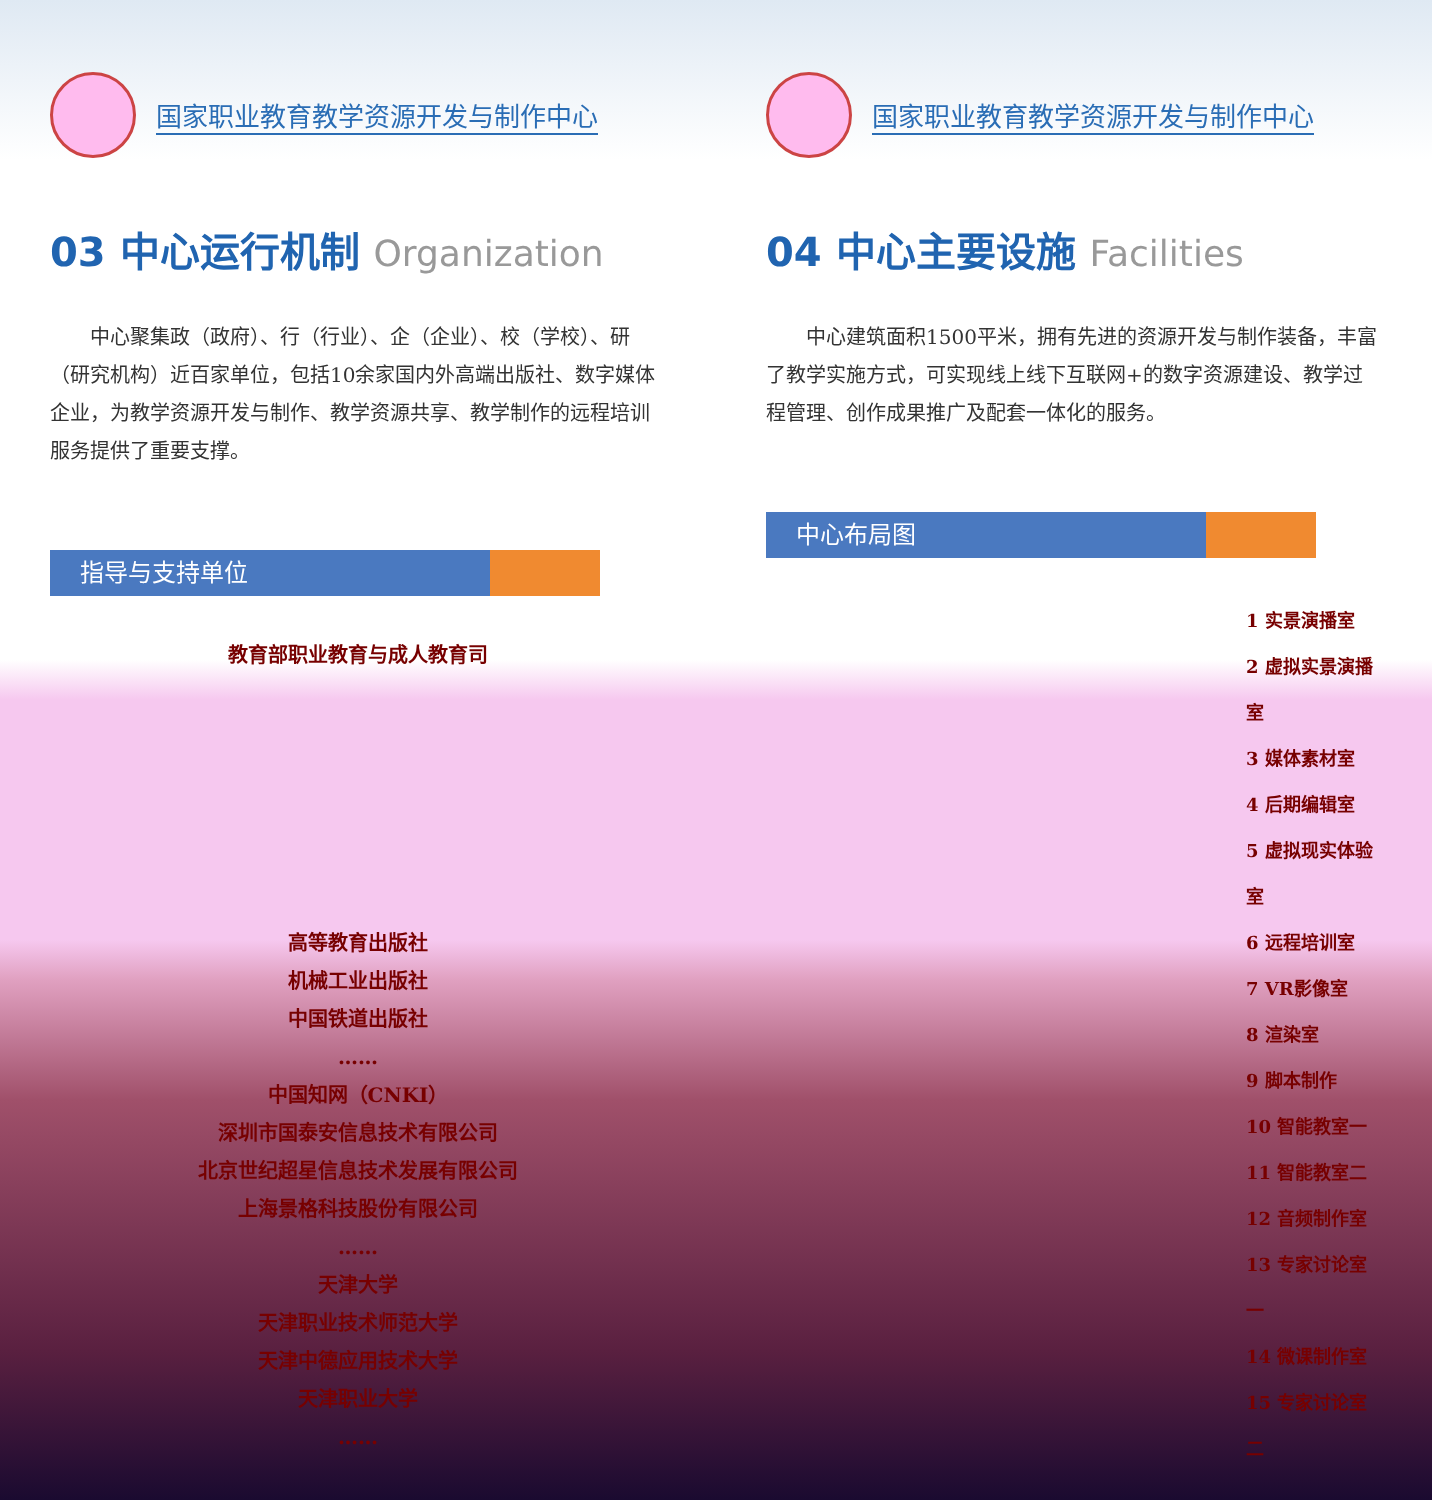国家职业教育教学资源开发与制作中心
03 中心运行机制 Organization
中心聚集政（政府）、行（行业）、企（企业）、校（学校）、研（研究机构）近百家单位，包括10余家国内外高端出版社、数字媒体企业，为教学资源开发与制作、教学资源共享、教学制作的远程培训服务提供了重要支撑。
指导与支持单位
教育部职业教育与成人教育司
高等教育出版社
机械工业出版社
中国铁道出版社
……
中国知网（CNKI）
深圳市国泰安信息技术有限公司
北京世纪超星信息技术发展有限公司
上海景格科技股份有限公司
……
天津大学
天津职业技术师范大学
天津中德应用技术大学
天津职业大学
……
国家职业教育教学资源开发与制作中心
04 中心主要设施 Facilities
中心建筑面积1500平米，拥有先进的资源开发与制作装备，丰富了教学实施方式，可实现线上线下互联网+的数字资源建设、教学过程管理、创作成果推广及配套一体化的服务。
中心布局图
1 实景演播室
2 虚拟实景演播室
3 媒体素材室
4 后期编辑室
5 虚拟现实体验室
6 远程培训室
7 VR影像室
8 渲染室
9 脚本制作
10 智能教室一
11 智能教室二
12 音频制作室
13 专家讨论室一
14 微课制作室
15 专家讨论室二